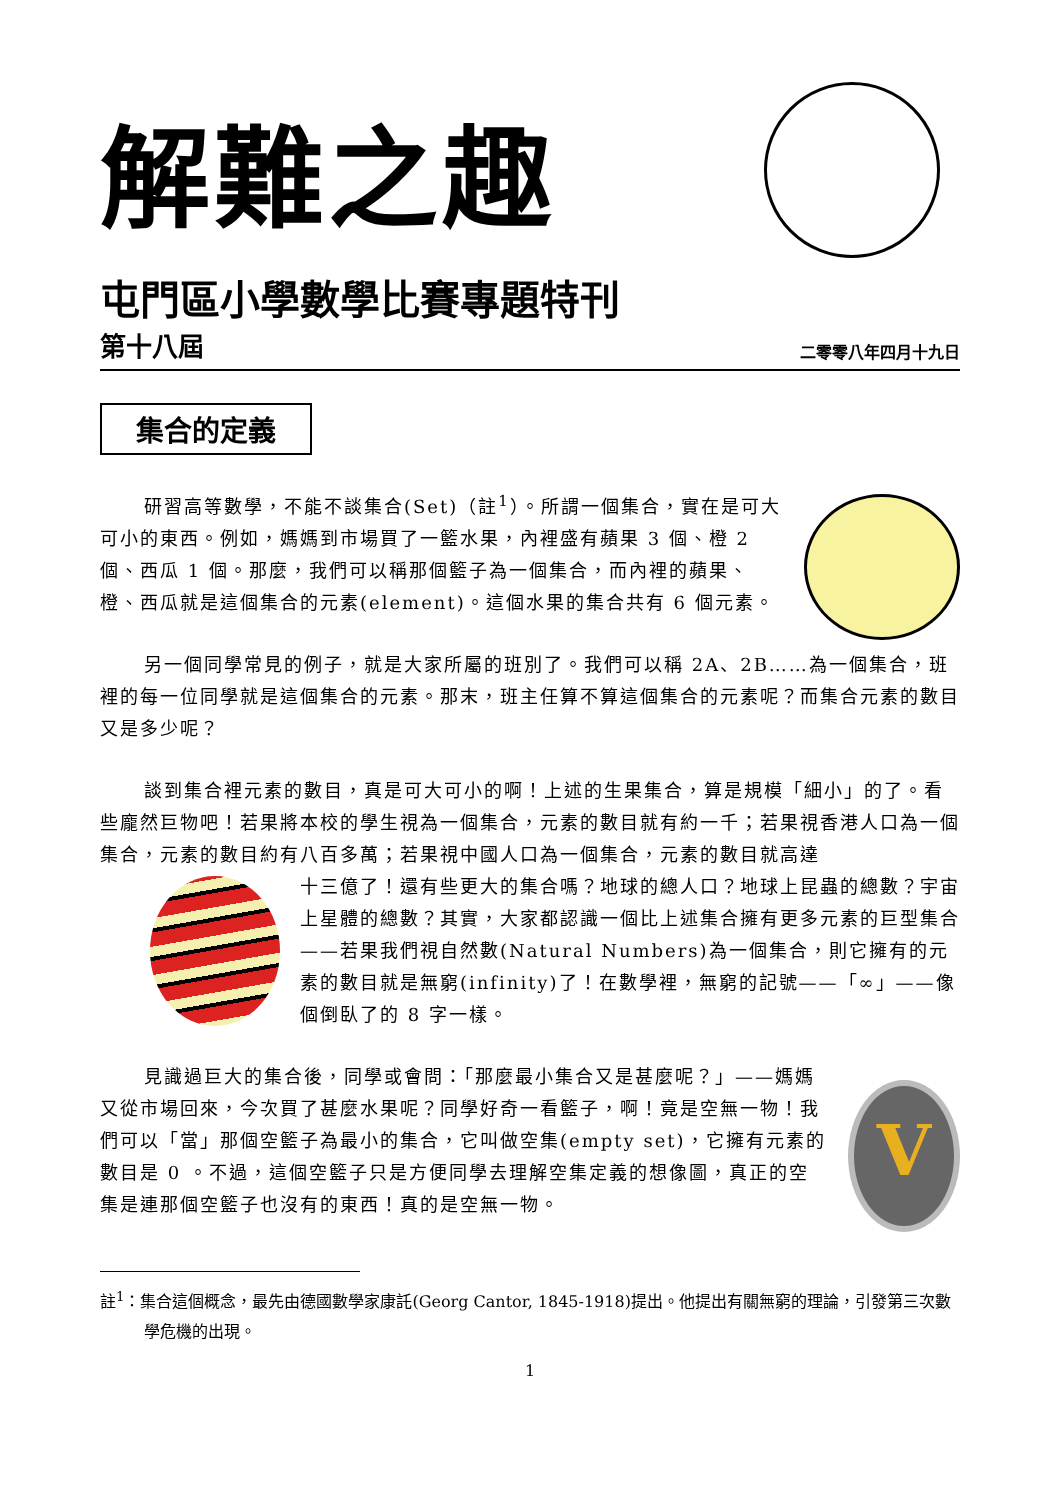解難之趣
屯門區小學數學比賽專題特刊
第十八屆 二零零八年四月十九日
集合的定義
研習高等數學，不能不談集合(Set)（註<sup>1</sup>）。所謂一個集合，實在是可大可小的東西。例如，媽媽到市場買了一籃水果，內裡盛有蘋果 3 個、橙 2 個、西瓜 1 個。那麼，我們可以稱那個籃子為一個集合，而內裡的蘋果、橙、西瓜就是這個集合的元素(element)。這個水果的集合共有 6 個元素。
另一個同學常見的例子，就是大家所屬的班別了。我們可以稱 2A、2B……為一個集合，班裡的每一位同學就是這個集合的元素。那末，班主任算不算這個集合的元素呢？而集合元素的數目又是多少呢？
談到集合裡元素的數目，真是可大可小的啊！上述的生果集合，算是規模「細小」的了。看些龐然巨物吧！若果將本校的學生視為一個集合，元素的數目就有約一千；若果視香港人口為一個集合，元素的數目約有八百多萬；若果視中國人口為一個集合，元素的數目就高達
十三億了！還有些更大的集合嗎？地球的總人口？地球上昆蟲的總數？宇宙上星體的總數？其實，大家都認識一個比上述集合擁有更多元素的巨型集合——若果我們視自然數(Natural Numbers)為一個集合，則它擁有的元素的數目就是無窮(infinity)了！在數學裡，無窮的記號——「∞」——像個倒臥了的 8 字一樣。
見識過巨大的集合後，同學或會問：「那麼最小集合又是甚麼呢？」——媽媽又從市場回來，今次買了甚麼水果呢？同學好奇一看籃子，啊！竟是空無一物！我們可以「當」那個空籃子為最小的集合，它叫做空集(empty set)，它擁有元素的數目是 0 。不過，這個空籃子只是方便同學去理解空集定義的想像圖，真正的空集是連那個空籃子也沒有的東西！真的是空無一物。
V
註<sup>1</sup>：集合這個概念，最先由德國數學家康託(Georg Cantor, 1845-1918)提出。他提出有關無窮的理論，引發第三次數學危機的出現。
1